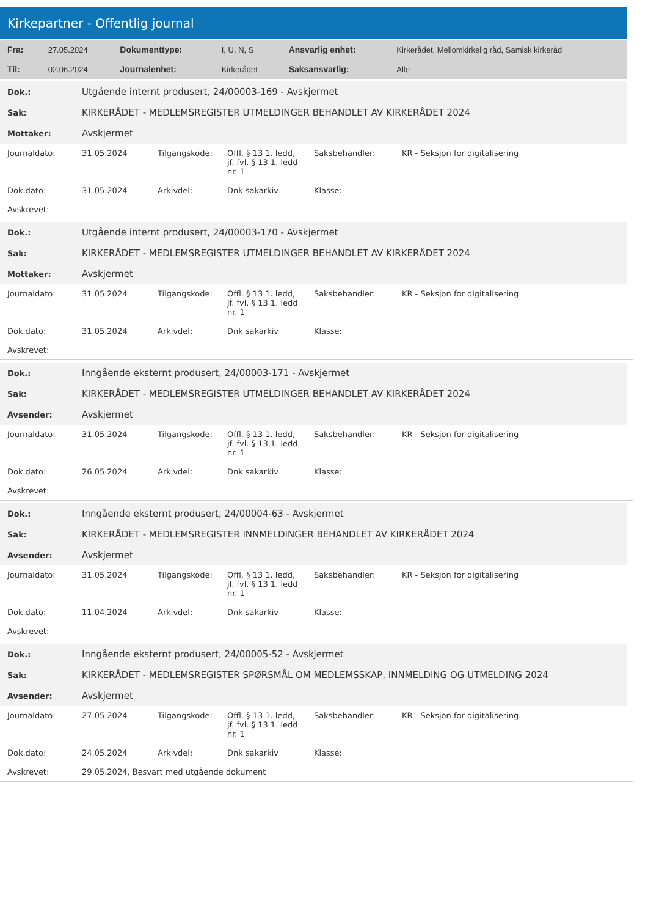Kirkepartner - Offentlig journal
| Fra: | 27.05.2024 | Dokumenttype: | I, U, N, S | Ansvarlig enhet: | Kirkerådet, Mellomkirkelig råd, Samisk kirkeråd |
| Til: | 02.06.2024 | Journalenhet: | Kirkerådet | Saksansvarlig: | Alle |
| Dok.: | Utgående internt produsert, 24/00003-169 - Avskjermet |
| Sak: | KIRKERÅDET - MEDLEMSREGISTER UTMELDINGER BEHANDLET AV KIRKERÅDET 2024 |
| Mottaker: | Avskjermet |
| Journaldato: | 31.05.2024 | Tilgangskode: | Offl. § 13 1. ledd, jf. fvl. § 13 1. ledd nr. 1 | Saksbehandler: | KR - Seksjon for digitalisering |
| Dok.dato: | 31.05.2024 | Arkivdel: | Dnk sakarkiv | Klasse: | |
| Avskrevet: | | | | | |
| Dok.: | Utgående internt produsert, 24/00003-170 - Avskjermet |
| Sak: | KIRKERÅDET - MEDLEMSREGISTER UTMELDINGER BEHANDLET AV KIRKERÅDET 2024 |
| Mottaker: | Avskjermet |
| Journaldato: | 31.05.2024 | Tilgangskode: | Offl. § 13 1. ledd, jf. fvl. § 13 1. ledd nr. 1 | Saksbehandler: | KR - Seksjon for digitalisering |
| Dok.dato: | 31.05.2024 | Arkivdel: | Dnk sakarkiv | Klasse: | |
| Avskrevet: | | | | | |
| Dok.: | Inngående eksternt produsert, 24/00003-171 - Avskjermet |
| Sak: | KIRKERÅDET - MEDLEMSREGISTER UTMELDINGER BEHANDLET AV KIRKERÅDET 2024 |
| Avsender: | Avskjermet |
| Journaldato: | 31.05.2024 | Tilgangskode: | Offl. § 13 1. ledd, jf. fvl. § 13 1. ledd nr. 1 | Saksbehandler: | KR - Seksjon for digitalisering |
| Dok.dato: | 26.05.2024 | Arkivdel: | Dnk sakarkiv | Klasse: | |
| Avskrevet: | | | | | |
| Dok.: | Inngående eksternt produsert, 24/00004-63 - Avskjermet |
| Sak: | KIRKERÅDET - MEDLEMSREGISTER INNMELDINGER BEHANDLET AV KIRKERÅDET 2024 |
| Avsender: | Avskjermet |
| Journaldato: | 31.05.2024 | Tilgangskode: | Offl. § 13 1. ledd, jf. fvl. § 13 1. ledd nr. 1 | Saksbehandler: | KR - Seksjon for digitalisering |
| Dok.dato: | 11.04.2024 | Arkivdel: | Dnk sakarkiv | Klasse: | |
| Avskrevet: | | | | | |
| Dok.: | Inngående eksternt produsert, 24/00005-52 - Avskjermet |
| Sak: | KIRKERÅDET - MEDLEMSREGISTER SPØRSMÅL OM MEDLEMSSKAP, INNMELDING OG UTMELDING 2024 |
| Avsender: | Avskjermet |
| Journaldato: | 27.05.2024 | Tilgangskode: | Offl. § 13 1. ledd, jf. fvl. § 13 1. ledd nr. 1 | Saksbehandler: | KR - Seksjon for digitalisering |
| Dok.dato: | 24.05.2024 | Arkivdel: | Dnk sakarkiv | Klasse: | |
| Avskrevet: | 29.05.2024, Besvart med utgående dokument | | | | |